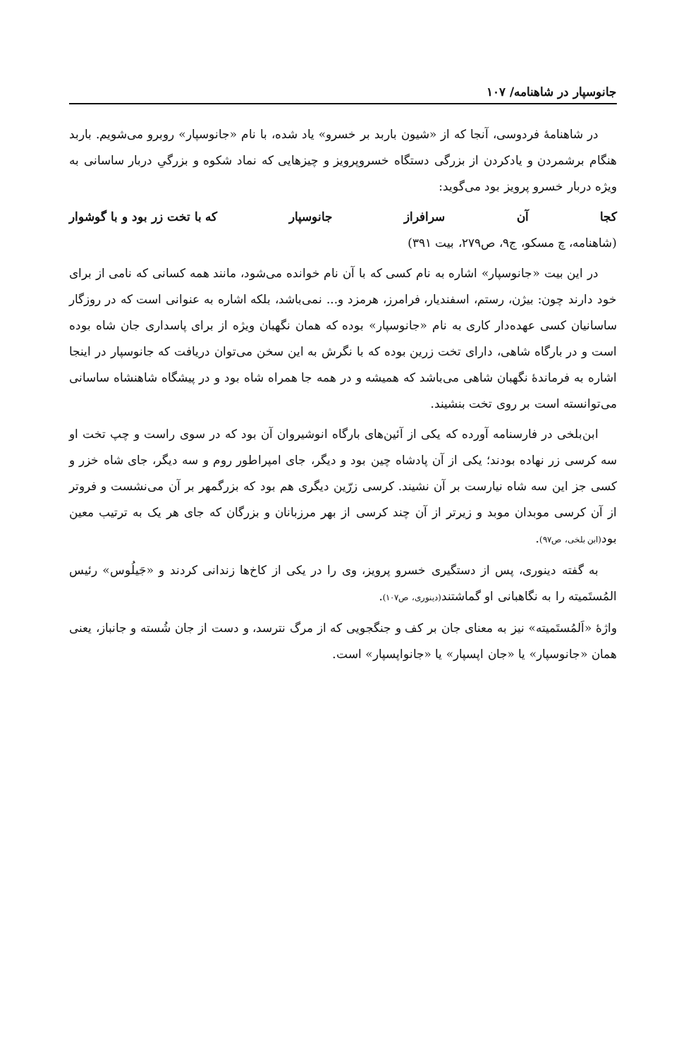جانوسپار در شاهنامه/ ۱۰۷
در شاهنامهٔ فردوسی، آنجا که از «شیون باربد بر خسرو» یاد شده، با نام «جانوسپار» روبرو می‌شویم. باربد هنگام برشمردن و یادکردن از بزرگی دستگاه خسروپرویز و چیزهایی که نماد شکوه و بزرگیِ دربار ساسانی به ویژه دربار خسرو پرویز بود می‌گوید:
کجا آن سرافراز جانوسپار که با تخت زر بود و با گوشوار
(شاهنامه، چ مسکو، ج۹، ص۲۷۹، بیت ۳۹۱)
در این بیت «جانوسپار» اشاره به نام کسی که با آن نام خوانده می‌شود، مانند همه کسانی که نامی از برای خود دارند چون: بیژن، رستم، اسفندیار، فرامرز، هرمزد و... نمی‌باشد، بلکه اشاره به عنوانی است که در روزگار ساسانیان کسی عهده‌دار کاری به نام «جانوسپار» بوده که همان نگهبان ویژه از برای پاسداری جان شاه بوده است و در بارگاه شاهی، دارای تخت زرین بوده که با نگرش به این سخن می‌توان دریافت که جانوسپار در اینجا اشاره به فرماندهٔ نگهبان شاهی می‌باشد که همیشه و در همه جا همراه شاه بود و در پیشگاه شاهنشاه ساسانی می‌توانسته است بر روی تخت بنشیند.
ابن‌بلخی در فارسنامه آورده که یکی از آئین‌های بارگاه انوشیروان آن بود که در سوی راست و چپ تخت او سه کرسی زر نهاده بودند؛ یکی از آن پادشاه چین بود و دیگر، جای امپراطور روم و سه دیگر، جای شاه خزر و کسی جز این سه شاه نیارست بر آن نشیند. کرسی زرّین دیگری هم بود که بزرگمهر بر آن می‌نشست و فروتر از آن کرسی موبدان موبد و زیرتر از آن چند کرسی از بهر مرزبانان و بزرگان که جای هر یک به ترتیب معین بود(ابن بلخی، ص۹۷).
به گفته دینوری، پس از دستگیری خسرو پرویز، وی را در یکی از کاخ‌ها زندانی کردند و «جَیلُوس» رئیس المُستَمیته را به نگاهبانی او گماشتند(دینوری، ص۱۰۷).
واژهٔ «اَلمُستَمیته» نیز به معنای جان بر کف و جنگجویی که از مرگ نترسد، و دست از جان شُسته و جانباز، یعنی همان «جانوسپار» یا «جان اپسپار» یا «جانواپسپار» است.